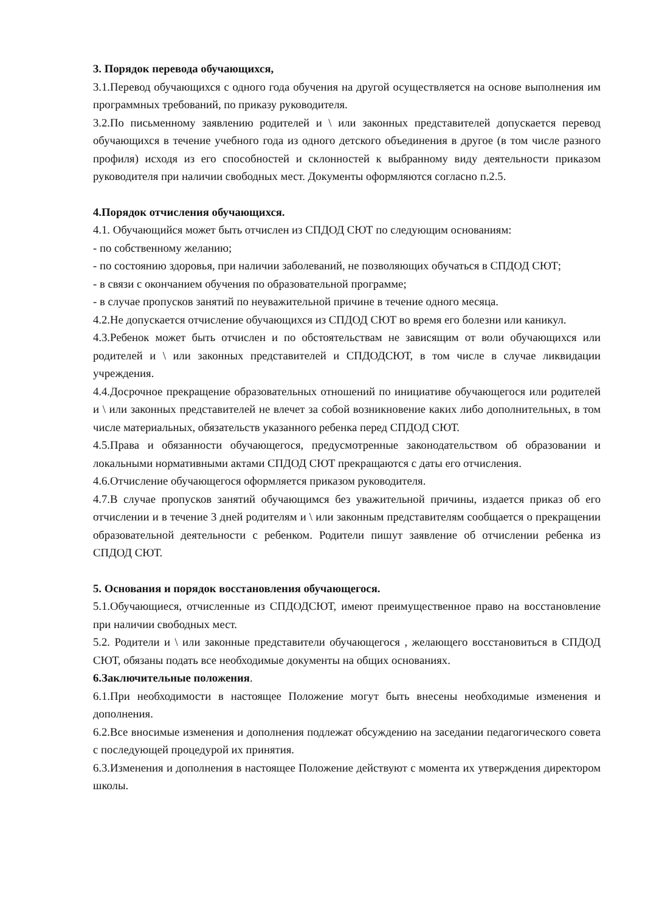3. Порядок перевода обучающихся,
3.1.Перевод обучающихся с одного года обучения на другой осуществляется на основе выполнения им программных требований, по приказу руководителя.
3.2.По письменному заявлению родителей и \ или законных представителей допускается перевод обучающихся в течение учебного года из одного детского объединения в другое (в том числе разного профиля) исходя из его способностей и склонностей к выбранному виду деятельности приказом руководителя при наличии свободных мест. Документы оформляются согласно п.2.5.
4.Порядок отчисления обучающихся.
4.1. Обучающийся может быть отчислен из СПДОД СЮТ по следующим основаниям:
- по собственному желанию;
- по состоянию здоровья, при наличии заболеваний, не позволяющих обучаться в СПДОД СЮТ;
- в связи с окончанием обучения по образовательной программе;
- в случае пропусков занятий по неуважительной причине в течение одного месяца.
4.2.Не допускается отчисление обучающихся из СПДОД СЮТ во время его болезни или каникул.
4.3.Ребенок может быть отчислен и по обстоятельствам не зависящим от воли обучающихся или родителей и \ или законных представителей и СПДОДСЮТ, в том числе в случае ликвидации учреждения.
4.4.Досрочное прекращение образовательных отношений по инициативе обучающегося или родителей и \ или законных представителей не влечет за собой возникновение каких либо дополнительных, в том числе материальных, обязательств указанного ребенка перед СПДОД СЮТ.
4.5.Права и обязанности обучающегося, предусмотренные законодательством об образовании и локальными нормативными актами СПДОД СЮТ прекращаются с даты его отчисления.
4.6.Отчисление обучающегося оформляется приказом руководителя.
4.7.В случае пропусков занятий обучающимся без уважительной причины, издается приказ об его отчислении и в течение 3 дней родителям и \ или законным представителям сообщается о прекращении образовательной деятельности с ребенком. Родители пишут заявление об отчислении ребенка из СПДОД СЮТ.
5. Основания и порядок восстановления обучающегося.
5.1.Обучающиеся, отчисленные из СПДОДСЮТ, имеют преимущественное право на восстановление при наличии свободных мест.
5.2. Родители и \ или законные представители обучающегося , желающего восстановиться в СПДОД СЮТ, обязаны подать все необходимые документы на общих основаниях.
6.Заключительные положения.
6.1.При необходимости в настоящее Положение могут быть внесены необходимые изменения и дополнения.
6.2.Все вносимые изменения и дополнения подлежат обсуждению на заседании педагогического совета с последующей процедурой их принятия.
6.3.Изменения и дополнения в настоящее Положение действуют с момента их утверждения директором школы.